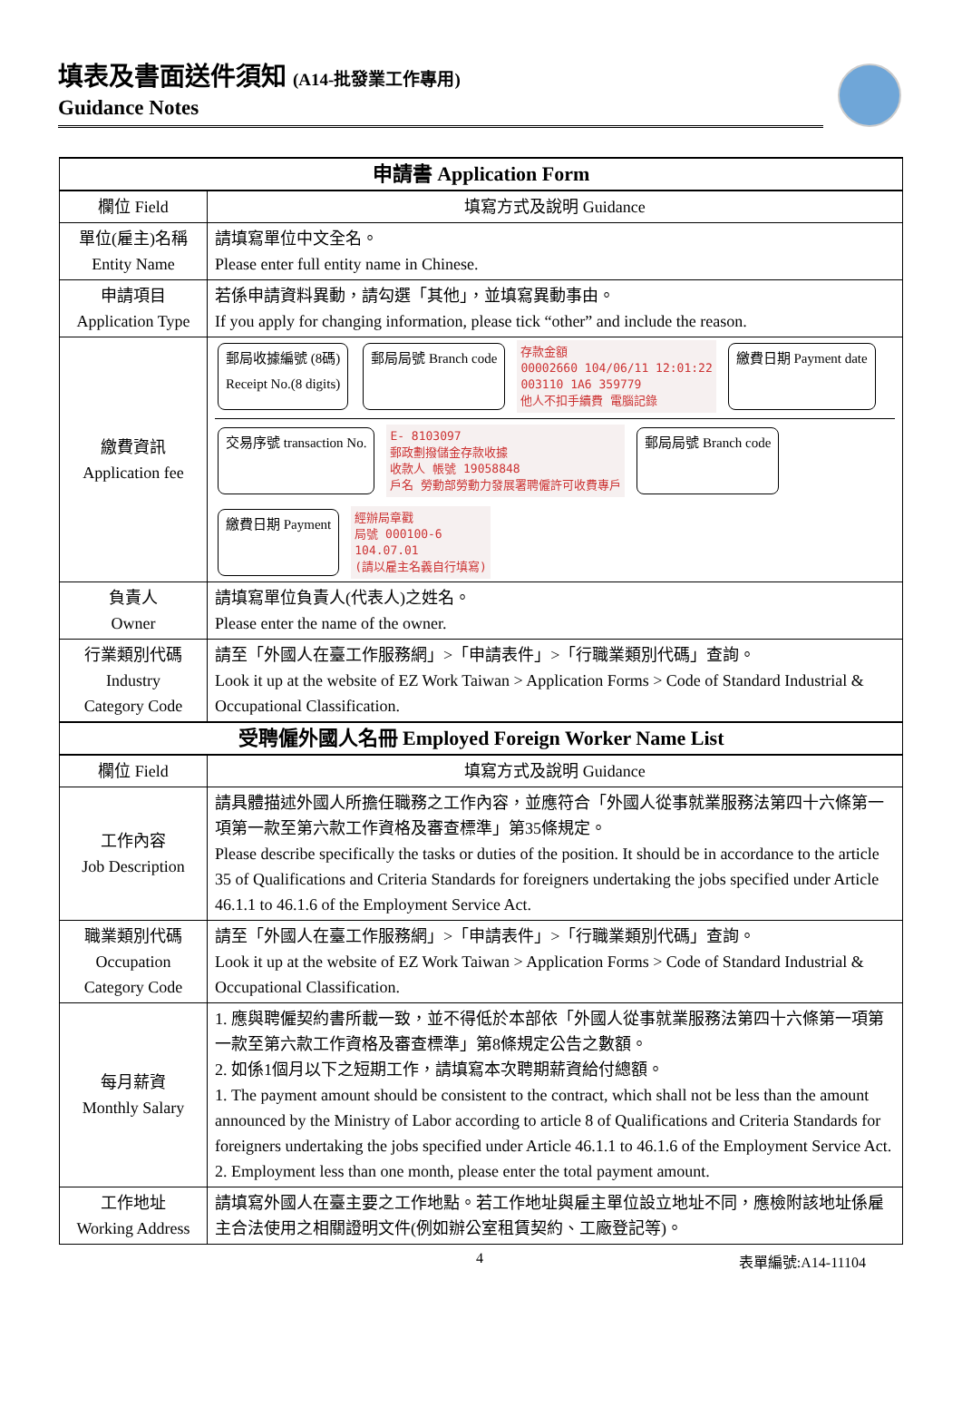填表及書面送件須知 (A14-批發業工作專用)
Guidance Notes
| 申請書 Application Form | |
| --- | --- |
| 欄位 Field | 填寫方式及說明 Guidance |
| 單位(雇主)名稱 Entity Name | 請填寫單位中文全名。 Please enter full entity name in Chinese. |
| 申請項目 Application Type | 若係申請資料異動，請勾選「其他」，並填寫異動事由。 If you apply for changing information, please tick “other” and include the reason. |
| 繳費資訊 Application fee | 郵局收據編號 (8碼) Receipt No.(8 digits) 郵局局號 Branch code 存款金額 00002660 104/06/11 12:01:22 003110 1A6 359779 他人不扣手續費 電腦記錄 繳費日期 Payment date 交易序號 transaction No. E- 8103097 郵政劃撥儲金存款收據 收款人 帳號 19058848 戶名 勞動部勞動力發展署聘僱許可收費專戶 郵局局號 Branch code 繳費日期 Payment 經辦局章戳 局號 000100-6 104.07.01 (請以雇主名義自行填寫) |
| 負責人 Owner | 請填寫單位負責人(代表人)之姓名。 Please enter the name of the owner. |
| 行業類別代碼 Industry Category Code | 請至「外國人在臺工作服務網」>「申請表件」>「行職業類別代碼」查詢。 Look it up at the website of EZ Work Taiwan > Application Forms > Code of Standard Industrial & Occupational Classification. |
| 受聘僱外國人名冊 Employed Foreign Worker Name List | |
| 欄位 Field | 填寫方式及說明 Guidance |
| 工作內容 Job Description | 請具體描述外國人所擔任職務之工作內容，並應符合「外國人從事就業服務法第四十六條第一項第一款至第六款工作資格及審查標準」第35條規定。 Please describe specifically the tasks or duties of the position. It should be in accordance to the article 35 of Qualifications and Criteria Standards for foreigners undertaking the jobs specified under Article 46.1.1 to 46.1.6 of the Employment Service Act. |
| 職業類別代碼 Occupation Category Code | 請至「外國人在臺工作服務網」>「申請表件」>「行職業類別代碼」查詢。 Look it up at the website of EZ Work Taiwan > Application Forms > Code of Standard Industrial & Occupational Classification. |
| 每月薪資 Monthly Salary | 1. 應與聘僱契約書所載一致，並不得低於本部依「外國人從事就業服務法第四十六條第一項第一款至第六款工作資格及審查標準」第8條規定公告之數額。 2. 如係1個月以下之短期工作，請填寫本次聘期薪資給付總額。 1. The payment amount should be consistent to the contract, which shall not be less than the amount announced by the Ministry of Labor according to article 8 of Qualifications and Criteria Standards for foreigners undertaking the jobs specified under Article 46.1.1 to 46.1.6 of the Employment Service Act. 2. Employment less than one month, please enter the total payment amount. |
| 工作地址 Working Address | 請填寫外國人在臺主要之工作地點。若工作地址與雇主單位設立地址不同，應檢附該地址係雇主合法使用之相關證明文件(例如辦公室租賃契約、工廠登記等)。 |
4 表單編號:A14-11104